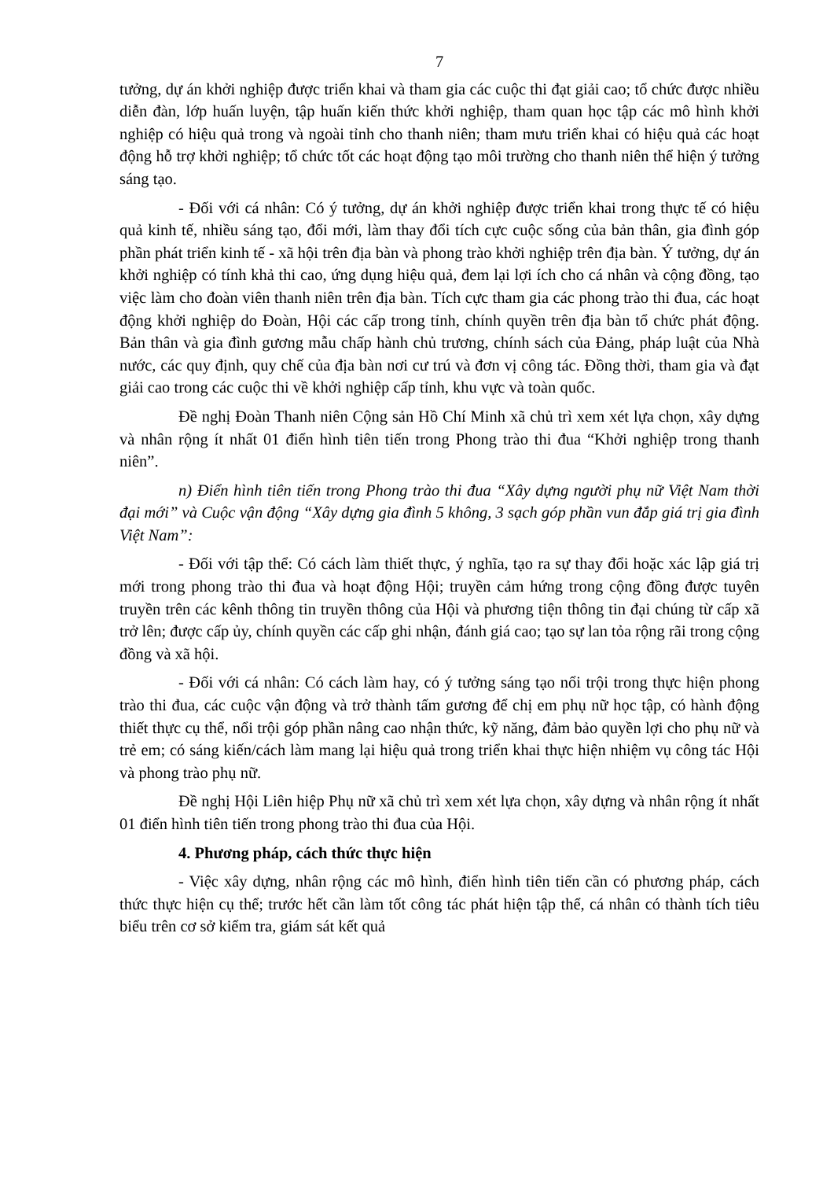7
tưởng, dự án khởi nghiệp được triển khai và tham gia các cuộc thi đạt giải cao; tổ chức được nhiều diễn đàn, lớp huấn luyện, tập huấn kiến thức khởi nghiệp, tham quan học tập các mô hình khởi nghiệp có hiệu quả trong và ngoài tỉnh cho thanh niên; tham mưu triển khai có hiệu quả các hoạt động hỗ trợ khởi nghiệp; tổ chức tốt các hoạt động tạo môi trường cho thanh niên thể hiện ý tưởng sáng tạo.
- Đối với cá nhân: Có ý tưởng, dự án khởi nghiệp được triển khai trong thực tế có hiệu quả kinh tế, nhiều sáng tạo, đổi mới, làm thay đổi tích cực cuộc sống của bản thân, gia đình góp phần phát triển kinh tế - xã hội trên địa bàn và phong trào khởi nghiệp trên địa bàn. Ý tưởng, dự án khởi nghiệp có tính khả thi cao, ứng dụng hiệu quả, đem lại lợi ích cho cá nhân và cộng đồng, tạo việc làm cho đoàn viên thanh niên trên địa bàn. Tích cực tham gia các phong trào thi đua, các hoạt động khởi nghiệp do Đoàn, Hội các cấp trong tỉnh, chính quyền trên địa bàn tổ chức phát động. Bản thân và gia đình gương mẫu chấp hành chủ trương, chính sách của Đảng, pháp luật của Nhà nước, các quy định, quy chế của địa bàn nơi cư trú và đơn vị công tác. Đồng thời, tham gia và đạt giải cao trong các cuộc thi về khởi nghiệp cấp tỉnh, khu vực và toàn quốc.
Đề nghị Đoàn Thanh niên Cộng sản Hồ Chí Minh xã chủ trì xem xét lựa chọn, xây dựng và nhân rộng ít nhất 01 điển hình tiên tiến trong Phong trào thi đua “Khởi nghiệp trong thanh niên”.
n) Điển hình tiên tiến trong Phong trào thi đua “Xây dựng người phụ nữ Việt Nam thời đại mới” và Cuộc vận động “Xây dựng gia đình 5 không, 3 sạch góp phần vun đắp giá trị gia đình Việt Nam”:
- Đối với tập thể: Có cách làm thiết thực, ý nghĩa, tạo ra sự thay đổi hoặc xác lập giá trị mới trong phong trào thi đua và hoạt động Hội; truyền cảm hứng trong cộng đồng được tuyên truyền trên các kênh thông tin truyền thông của Hội và phương tiện thông tin đại chúng từ cấp xã trở lên; được cấp ủy, chính quyền các cấp ghi nhận, đánh giá cao; tạo sự lan tỏa rộng rãi trong cộng đồng và xã hội.
- Đối với cá nhân: Có cách làm hay, có ý tưởng sáng tạo nổi trội trong thực hiện phong trào thi đua, các cuộc vận động và trở thành tấm gương để chị em phụ nữ học tập, có hành động thiết thực cụ thể, nổi trội góp phần nâng cao nhận thức, kỹ năng, đảm bảo quyền lợi cho phụ nữ và trẻ em; có sáng kiến/cách làm mang lại hiệu quả trong triển khai thực hiện nhiệm vụ công tác Hội và phong trào phụ nữ.
Đề nghị Hội Liên hiệp Phụ nữ xã chủ trì xem xét lựa chọn, xây dựng và nhân rộng ít nhất 01 điển hình tiên tiến trong phong trào thi đua của Hội.
4. Phương pháp, cách thức thực hiện
- Việc xây dựng, nhân rộng các mô hình, điển hình tiên tiến cần có phương pháp, cách thức thực hiện cụ thể; trước hết cần làm tốt công tác phát hiện tập thể, cá nhân có thành tích tiêu biểu trên cơ sở kiểm tra, giám sát kết quả